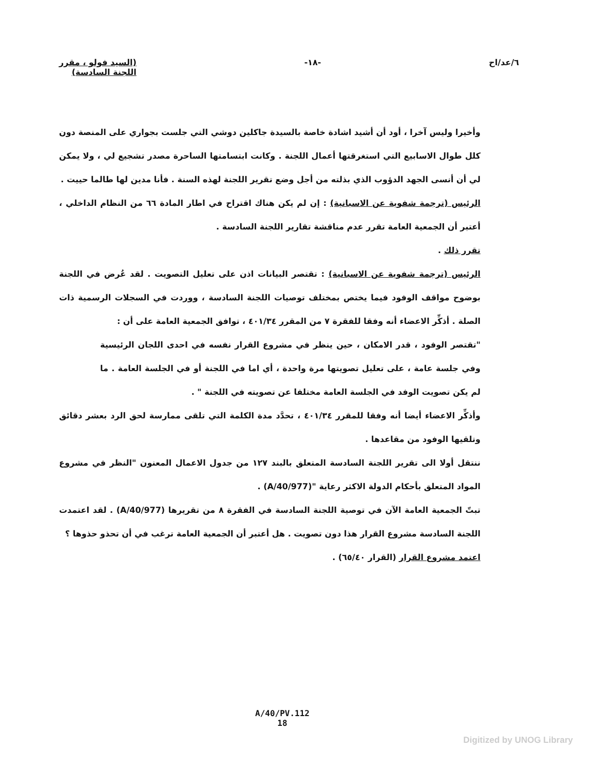٦/عد/اح -١٨- (السيد فولو ، مقرر
اللجنة السادسة)
وأخيرا وليس آخرا ، أود أن أشيد اشادة خاصة بالسيدة جاكلين دوشي التي جلست بجواري على المنصة دون كلل طوال الاسابيع التي استغرقتها أعمال اللجنة . وكانت ابتسامتها الساحرة مصدر تشجيع لي ، ولا يمكن لي أن أنسى الجهد الدؤوب الذي بذلته من أجل وضع تقرير اللجنة لهذه السنة . فأنا مدين لها طالما حييت .
الرئيس (ترجمة شفوية عن الاسبانية) : إن لم يكن هناك اقتراح في اطار المادة ٦٦ من النظام الداخلي ، أعتبر أن الجمعية العامة تقرر عدم مناقشة تقارير اللجنة السادسة .
تقرر ذلك .
الرئيس (ترجمة شفوية عن الاسبانية) : تقتصر البيانات اذن على تعليل التصويت . لقد عُرض في اللجنة بوضوح مواقف الوفود فيما يختص بمختلف توصيات اللجنة السادسة ، ووردت في السجلات الرسمية ذات الصلة . أذكِّر الاعضاء أنه وفقا للفقرة ٧ من المقرر ٤٠١/٣٤ ، توافق الجمعية العامة على أن :
"تقتصر الوفود ، قدر الامكان ، حين ينظر في مشروع القرار نفسه في احدى اللجان الرئيسية وفي جلسة عامة ، على تعليل تصويتها مرة واحدة ، أي اما في اللجنة أو في الجلسة العامة . ما لم يكن تصويت الوفد في الجلسة العامة مختلفا عن تصويته في اللجنة " .
وأذكِّر الاعضاء أيضا أنه وفقا للمقرر ٤٠١/٣٤ ، تحدَّد مدة الكلمة التي تلقى ممارسة لحق الرد بعشر دقائق وتلقيها الوفود من مقاعدها .
ننتقل أولا الى تقرير اللجنة السادسة المتعلق بالبند ١٢٧ من جدول الاعمال المعنون "النظر في مشروع المواد المتعلق بأحكام الدولة الاكثر رعاية "(A/40/977) .
تبتّ الجمعية العامة الآن في توصية اللجنة السادسة في الفقرة ٨ من تقريرها (A/40/977) . لقد اعتمدت اللجنة السادسة مشروع القرار هذا دون تصويت . هل أعتبر أن الجمعية العامة ترغب في أن تحذو حذوها ؟
اعتمد مشروع القرار (القرار ٦٥/٤٠) .
A/40/PV.112
18
Digitized by UNOG Library